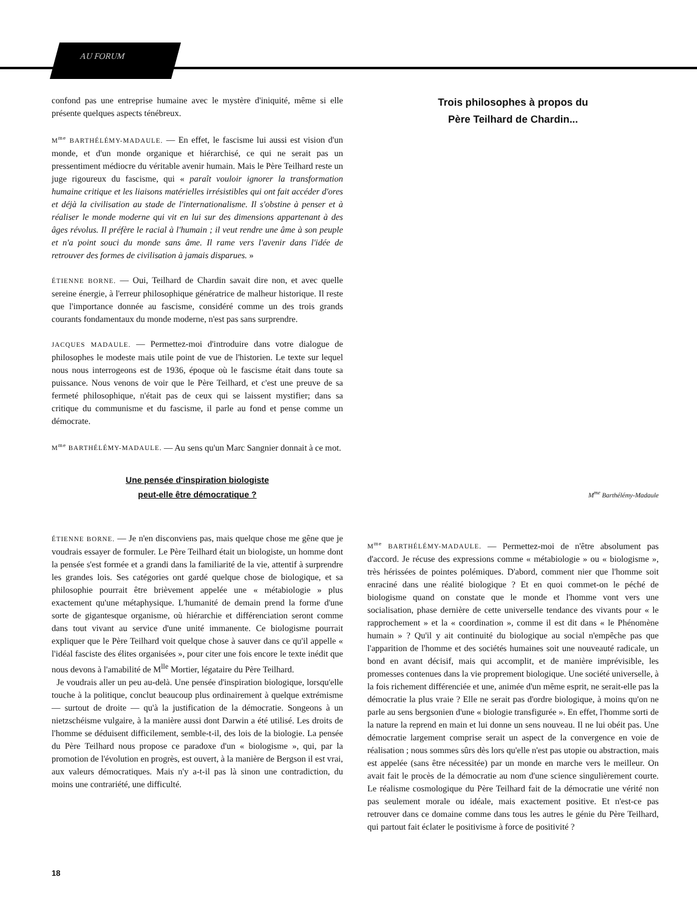AU FORUM
confond pas une entreprise humaine avec le mystère d'iniquité, même si elle présente quelques aspects ténébreux.
M<sup>me</sup> BARTHÉLÉMY-MADAULE. — En effet, le fascisme lui aussi est vision d'un monde, et d'un monde organique et hiérarchisé, ce qui ne serait pas un pressentiment médiocre du véritable avenir humain. Mais le Père Teilhard reste un juge rigoureux du fascisme, qui « paraît vouloir ignorer la transformation humaine critique et les liaisons matérielles irrésistibles qui ont fait accéder d'ores et déjà la civilisation au stade de l'internationalisme. Il s'obstine à penser et à réaliser le monde moderne qui vit en lui sur des dimensions appartenant à des âges révolus. Il préfère le racial à l'humain ; il veut rendre une âme à son peuple et n'a point souci du monde sans âme. Il rame vers l'avenir dans l'idée de retrouver des formes de civilisation à jamais disparues. »
ÉTIENNE BORNE. — Oui, Teilhard de Chardin savait dire non, et avec quelle sereine énergie, à l'erreur philosophique génératrice de malheur historique. Il reste que l'importance donnée au fascisme, considéré comme un des trois grands courants fondamentaux du monde moderne, n'est pas sans surprendre.
JACQUES MADAULE. — Permettez-moi d'introduire dans votre dialogue de philosophes le modeste mais utile point de vue de l'historien. Le texte sur lequel nous nous interrogeons est de 1936, époque où le fascisme était dans toute sa puissance. Nous venons de voir que le Père Teilhard, et c'est une preuve de sa fermeté philosophique, n'était pas de ceux qui se laissent mystifier; dans sa critique du communisme et du fascisme, il parle au fond et pense comme un démocrate.
M<sup>me</sup> BARTHÉLÉMY-MADAULE. — Au sens qu'un Marc Sangnier donnait à ce mot.
Une pensée d'inspiration biologiste
peut-elle être démocratique ?
ÉTIENNE BORNE. — Je n'en disconviens pas, mais quelque chose me gêne que je voudrais essayer de formuler. Le Père Teilhard était un biologiste, un homme dont la pensée s'est formée et a grandi dans la familiarité de la vie, attentif à surprendre les grandes lois. Ses catégories ont gardé quelque chose de biologique, et sa philosophie pourrait être brièvement appelée une « métabiologie » plus exactement qu'une métaphysique. L'humanité de demain prend la forme d'une sorte de gigantesque organisme, où hiérarchie et différenciation seront comme dans tout vivant au service d'une unité immanente. Ce biologisme pourrait expliquer que le Père Teilhard voit quelque chose à sauver dans ce qu'il appelle « l'idéal fasciste des élites organisées », pour citer une fois encore le texte inédit que nous devons à l'amabilité de M<sup>lle</sup> Mortier, légataire du Père Teilhard.
Je voudrais aller un peu au-delà. Une pensée d'inspiration biologique, lorsqu'elle touche à la politique, conclut beaucoup plus ordinairement à quelque extrémisme — surtout de droite — qu'à la justification de la démocratie. Songeons à un nietzschéisme vulgaire, à la manière aussi dont Darwin a été utilisé. Les droits de l'homme se déduisent difficilement, semble-t-il, des lois de la biologie. La pensée du Père Teilhard nous propose ce paradoxe d'un « biologisme », qui, par la promotion de l'évolution en progrès, est ouvert, à la manière de Bergson il est vrai, aux valeurs démocratiques. Mais n'y a-t-il pas là sinon une contradiction, du moins une contrariété, une difficulté.
Trois philosophes à propos du
Père Teilhard de Chardin...
M<sup>me</sup> Barthélémy-Madaule
M<sup>me</sup> BARTHÉLÉMY-MADAULE. — Permettez-moi de n'être absolument pas d'accord. Je récuse des expressions comme « métabiologie » ou « biologisme », très hérissées de pointes polémiques. D'abord, comment nier que l'homme soit enraciné dans une réalité biologique ? Et en quoi commet-on le péché de biologisme quand on constate que le monde et l'homme vont vers une socialisation, phase dernière de cette universelle tendance des vivants pour « le rapprochement » et la « coordination », comme il est dit dans « le Phénomène humain » ? Qu'il y ait continuité du biologique au social n'empêche pas que l'apparition de l'homme et des sociétés humaines soit une nouveauté radicale, un bond en avant décisif, mais qui accomplit, et de manière imprévisible, les promesses contenues dans la vie proprement biologique. Une société universelle, à la fois richement différenciée et une, animée d'un même esprit, ne serait-elle pas la démocratie la plus vraie ? Elle ne serait pas d'ordre biologique, à moins qu'on ne parle au sens bergsonien d'une « biologie transfigurée ». En effet, l'homme sorti de la nature la reprend en main et lui donne un sens nouveau. Il ne lui obéit pas. Une démocratie largement comprise serait un aspect de la convergence en voie de réalisation ; nous sommes sûrs dès lors qu'elle n'est pas utopie ou abstraction, mais est appelée (sans être nécessitée) par un monde en marche vers le meilleur. On avait fait le procès de la démocratie au nom d'une science singulièrement courte. Le réalisme cosmologique du Père Teilhard fait de la démocratie une vérité non pas seulement morale ou idéale, mais exactement positive. Et n'est-ce pas retrouver dans ce domaine comme dans tous les autres le génie du Père Teilhard, qui partout fait éclater le positivisme à force de positivité ?
18